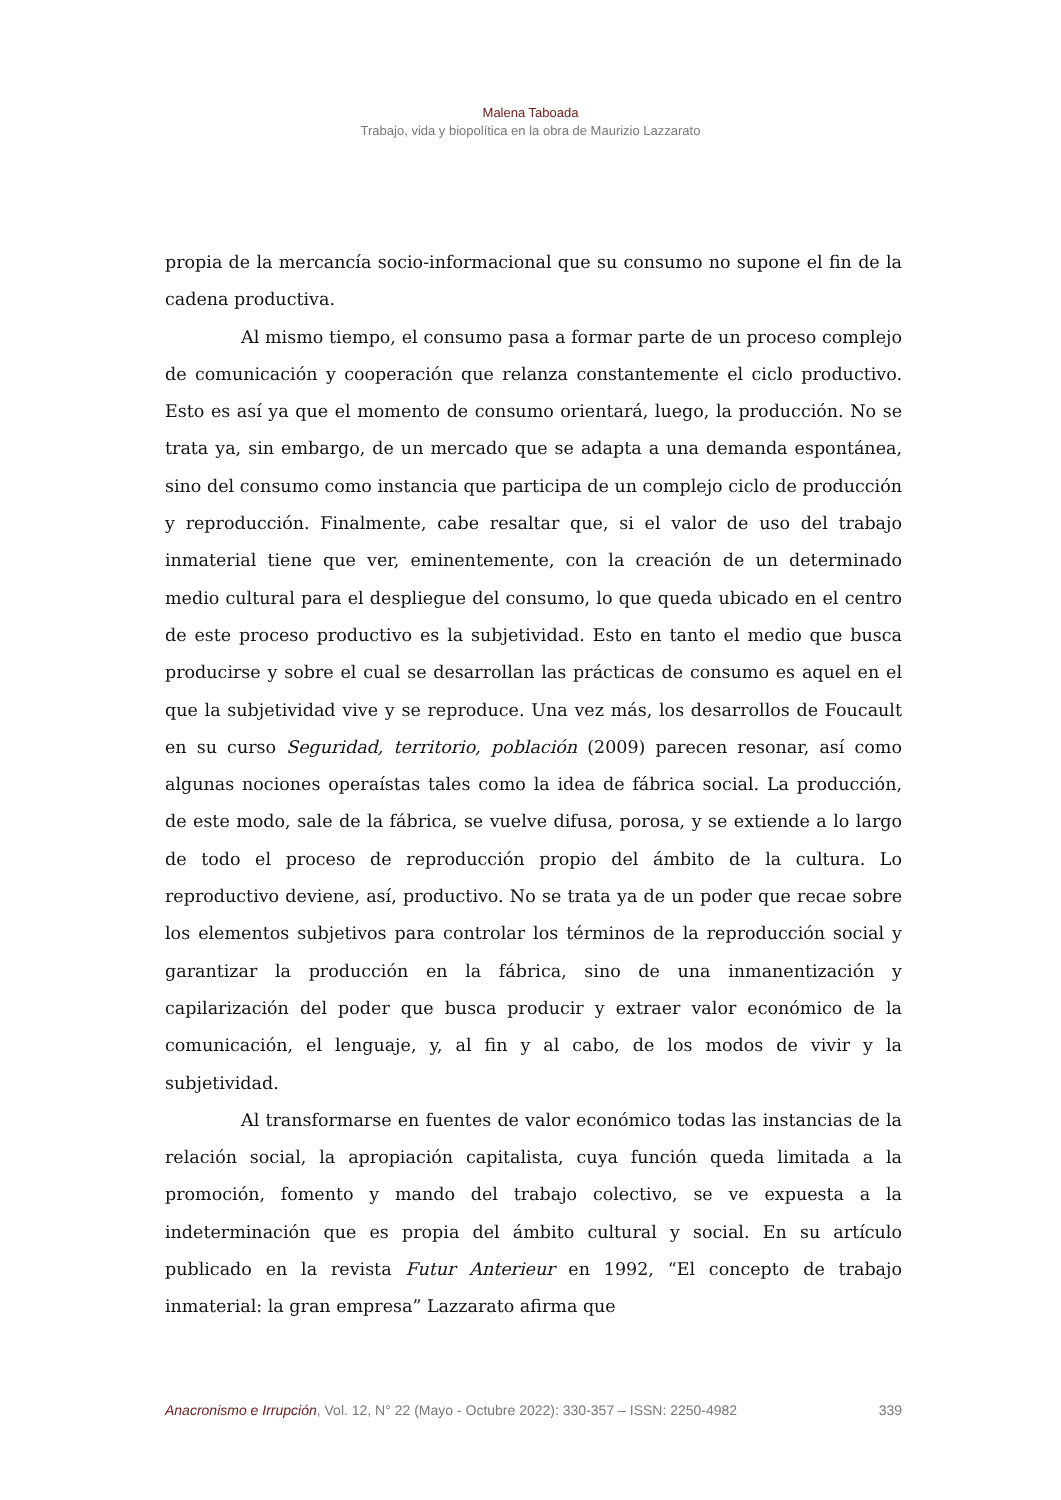Malena Taboada
Trabajo, vida y biopolítica en la obra de Maurizio Lazzarato
propia de la mercancía socio-informacional que su consumo no supone el fin de la cadena productiva.
Al mismo tiempo, el consumo pasa a formar parte de un proceso complejo de comunicación y cooperación que relanza constantemente el ciclo productivo. Esto es así ya que el momento de consumo orientará, luego, la producción. No se trata ya, sin embargo, de un mercado que se adapta a una demanda espontánea, sino del consumo como instancia que participa de un complejo ciclo de producción y reproducción. Finalmente, cabe resaltar que, si el valor de uso del trabajo inmaterial tiene que ver, eminentemente, con la creación de un determinado medio cultural para el despliegue del consumo, lo que queda ubicado en el centro de este proceso productivo es la subjetividad. Esto en tanto el medio que busca producirse y sobre el cual se desarrollan las prácticas de consumo es aquel en el que la subjetividad vive y se reproduce. Una vez más, los desarrollos de Foucault en su curso Seguridad, territorio, población (2009) parecen resonar, así como algunas nociones operaístas tales como la idea de fábrica social. La producción, de este modo, sale de la fábrica, se vuelve difusa, porosa, y se extiende a lo largo de todo el proceso de reproducción propio del ámbito de la cultura. Lo reproductivo deviene, así, productivo. No se trata ya de un poder que recae sobre los elementos subjetivos para controlar los términos de la reproducción social y garantizar la producción en la fábrica, sino de una inmanentización y capilarización del poder que busca producir y extraer valor económico de la comunicación, el lenguaje, y, al fin y al cabo, de los modos de vivir y la subjetividad.
Al transformarse en fuentes de valor económico todas las instancias de la relación social, la apropiación capitalista, cuya función queda limitada a la promoción, fomento y mando del trabajo colectivo, se ve expuesta a la indeterminación que es propia del ámbito cultural y social. En su artículo publicado en la revista Futur Anterieur en 1992, “El concepto de trabajo inmaterial: la gran empresa” Lazzarato afirma que
Anacronismo e Irrupción, Vol. 12, N° 22 (Mayo - Octubre 2022): 330-357 – ISSN: 2250-4982 339